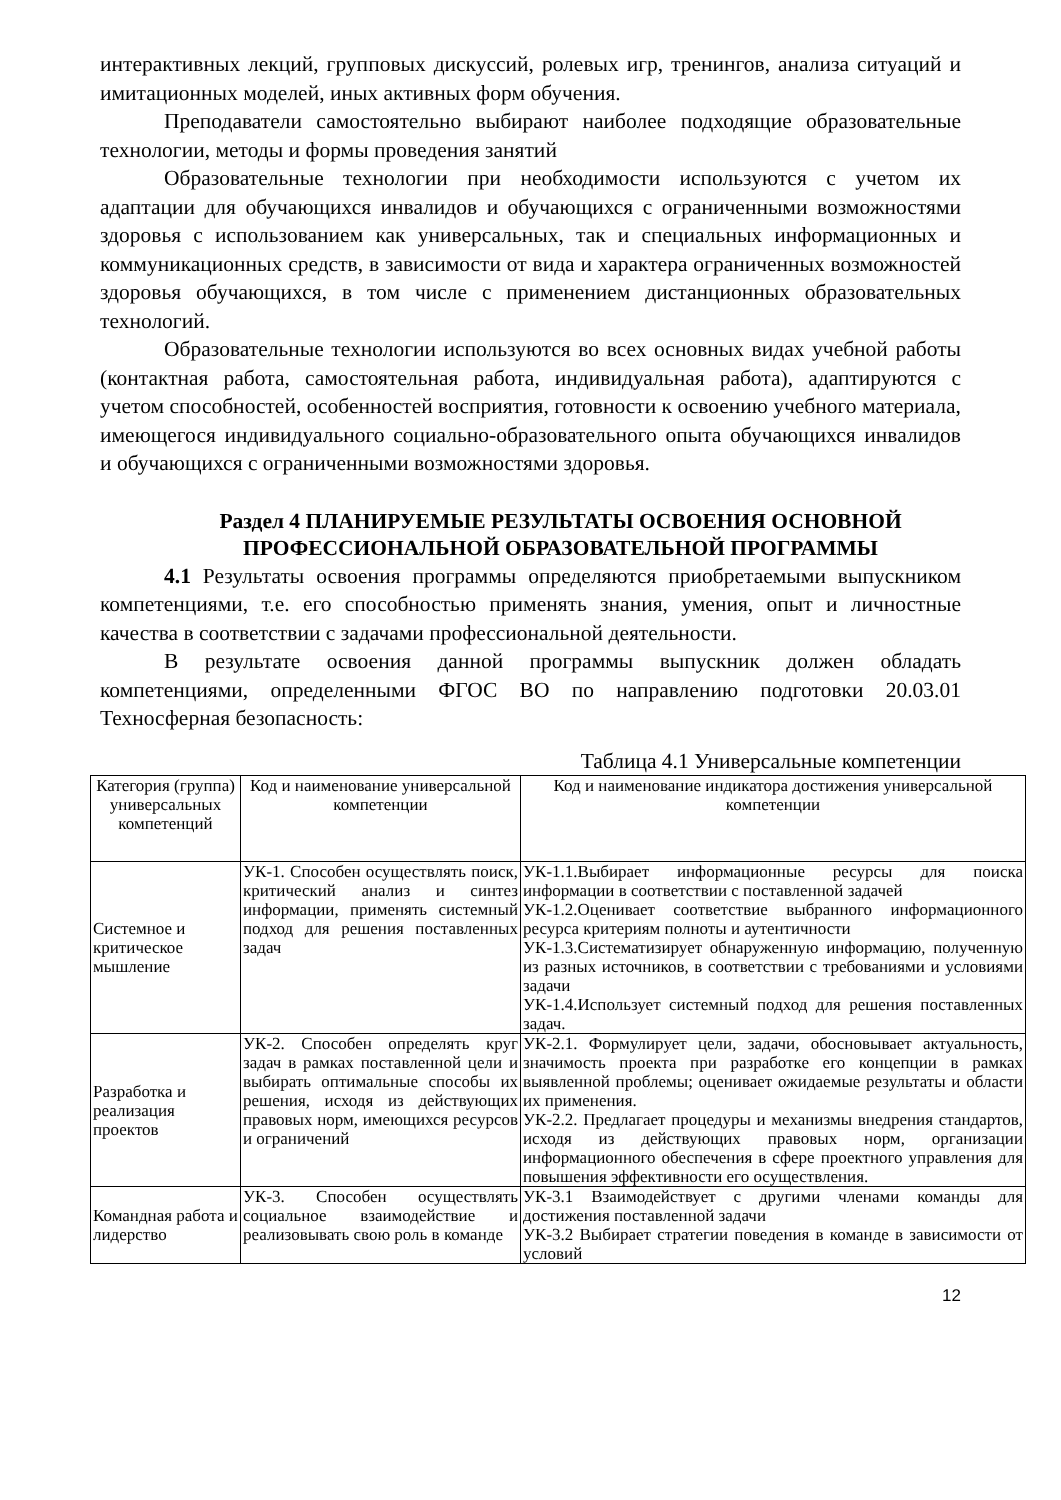интерактивных лекций, групповых дискуссий, ролевых игр, тренингов, анализа ситуаций и имитационных моделей, иных активных форм обучения.
Преподаватели самостоятельно выбирают наиболее подходящие образовательные технологии, методы и формы проведения занятий
Образовательные технологии при необходимости используются с учетом их адаптации для обучающихся инвалидов и обучающихся с ограниченными возможностями здоровья с использованием как универсальных, так и специальных информационных и коммуникационных средств, в зависимости от вида и характера ограниченных возможностей здоровья обучающихся, в том числе с применением дистанционных образовательных технологий.
Образовательные технологии используются во всех основных видах учебной работы (контактная работа, самостоятельная работа, индивидуальная работа), адаптируются с учетом способностей, особенностей восприятия, готовности к освоению учебного материала, имеющегося индивидуального социально-образовательного опыта обучающихся инвалидов и обучающихся с ограниченными возможностями здоровья.
Раздел 4 ПЛАНИРУЕМЫЕ РЕЗУЛЬТАТЫ ОСВОЕНИЯ ОСНОВНОЙ ПРОФЕССИОНАЛЬНОЙ ОБРАЗОВАТЕЛЬНОЙ ПРОГРАММЫ
4.1 Результаты освоения программы определяются приобретаемыми выпускником компетенциями, т.е. его способностью применять знания, умения, опыт и личностные качества в соответствии с задачами профессиональной деятельности.
В результате освоения данной программы выпускник должен обладать компетенциями, определенными ФГОС ВО по направлению подготовки 20.03.01 Техносферная безопасность:
Таблица 4.1 Универсальные компетенции
| Категория (группа) универсальных компетенций | Код и наименование универсальной компетенции | Код и наименование индикатора достижения универсальной компетенции |
| --- | --- | --- |
| Системное и критическое мышление | УК-1. Способен осуществлять поиск, критический анализ и синтез информации, применять системный подход для решения поставленных задач | УК-1.1.Выбирает информационные ресурсы для поиска информации в соответствии с поставленной задачей УК-1.2.Оценивает соответствие выбранного информационного ресурса критериям полноты и аутентичности УК-1.3.Систематизирует обнаруженную информацию, полученную из разных источников, в соответствии с требованиями и условиями задачи УК-1.4.Использует системный подход для решения поставленных задач. |
| Разработка и реализация проектов | УК-2. Способен определять круг задач в рамках поставленной цели и выбирать оптимальные способы их решения, исходя из действующих правовых норм, имеющихся ресурсов и ограничений | УК-2.1. Формулирует цели, задачи, обосновывает актуальность, значимость проекта при разработке его концепции в рамках выявленной проблемы; оценивает ожидаемые результаты и области их применения. УК-2.2. Предлагает процедуры и механизмы внедрения стандартов, исходя из действующих правовых норм, организации информационного обеспечения в сфере проектного управления для повышения эффективности его осуществления. |
| Командная работа и лидерство | УК-3. Способен осуществлять социальное взаимодействие и реализовывать свою роль в команде | УК-3.1 Взаимодействует с другими членами команды для достижения поставленной задачи УК-3.2 Выбирает стратегии поведения в команде в зависимости от условий |
12